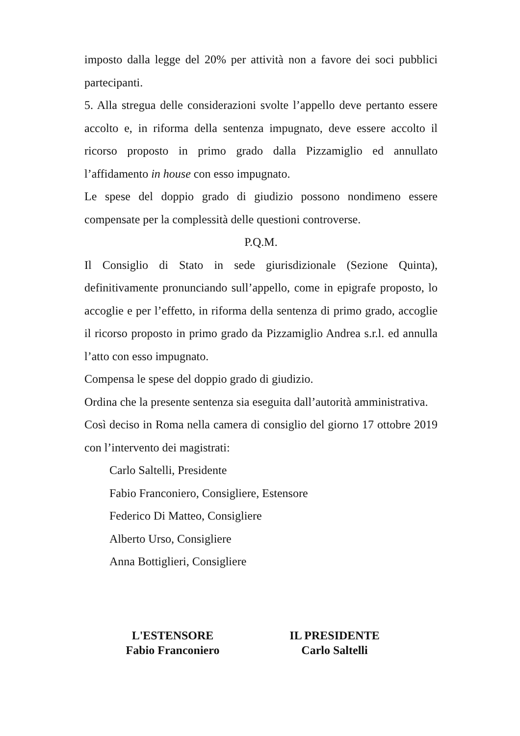imposto dalla legge del 20% per attività non a favore dei soci pubblici partecipanti.
5. Alla stregua delle considerazioni svolte l’appello deve pertanto essere accolto e, in riforma della sentenza impugnato, deve essere accolto il ricorso proposto in primo grado dalla Pizzamiglio ed annullato l’affidamento in house con esso impugnato.
Le spese del doppio grado di giudizio possono nondimeno essere compensate per la complessità delle questioni controverse.
P.Q.M.
Il Consiglio di Stato in sede giurisdizionale (Sezione Quinta), definitivamente pronunciando sull’appello, come in epigrafe proposto, lo accoglie e per l’effetto, in riforma della sentenza di primo grado, accoglie il ricorso proposto in primo grado da Pizzamiglio Andrea s.r.l. ed annulla l’atto con esso impugnato.
Compensa le spese del doppio grado di giudizio.
Ordina che la presente sentenza sia eseguita dall’autorità amministrativa.
Così deciso in Roma nella camera di consiglio del giorno 17 ottobre 2019 con l’intervento dei magistrati:
Carlo Saltelli, Presidente
Fabio Franconiero, Consigliere, Estensore
Federico Di Matteo, Consigliere
Alberto Urso, Consigliere
Anna Bottiglieri, Consigliere
L'ESTENSORE
Fabio Franconiero
IL PRESIDENTE
Carlo Saltelli